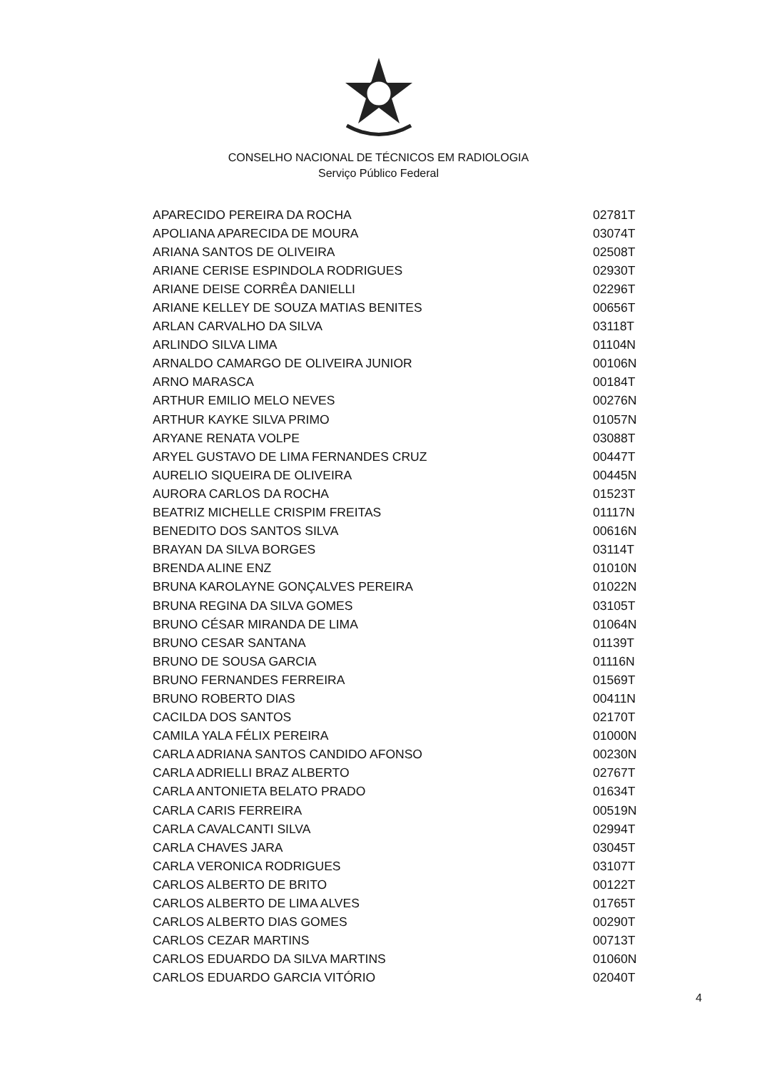CONSELHO NACIONAL DE TÉCNICOS EM RADIOLOGIA
Serviço Público Federal
| APARECIDO PEREIRA DA ROCHA | 02781T |
| APOLIANA APARECIDA DE MOURA | 03074T |
| ARIANA SANTOS DE OLIVEIRA | 02508T |
| ARIANE CERISE ESPINDOLA RODRIGUES | 02930T |
| ARIANE DEISE CORRÊA DANIELLI | 02296T |
| ARIANE KELLEY DE SOUZA MATIAS BENITES | 00656T |
| ARLAN CARVALHO DA SILVA | 03118T |
| ARLINDO SILVA LIMA | 01104N |
| ARNALDO CAMARGO DE OLIVEIRA JUNIOR | 00106N |
| ARNO MARASCA | 00184T |
| ARTHUR EMILIO MELO NEVES | 00276N |
| ARTHUR KAYKE SILVA PRIMO | 01057N |
| ARYANE RENATA VOLPE | 03088T |
| ARYEL GUSTAVO DE LIMA FERNANDES CRUZ | 00447T |
| AURELIO SIQUEIRA DE OLIVEIRA | 00445N |
| AURORA CARLOS DA ROCHA | 01523T |
| BEATRIZ MICHELLE CRISPIM FREITAS | 01117N |
| BENEDITO DOS SANTOS SILVA | 00616N |
| BRAYAN DA SILVA BORGES | 03114T |
| BRENDA ALINE ENZ | 01010N |
| BRUNA KAROLAYNE GONÇALVES PEREIRA | 01022N |
| BRUNA REGINA DA SILVA GOMES | 03105T |
| BRUNO CÉSAR MIRANDA DE LIMA | 01064N |
| BRUNO CESAR SANTANA | 01139T |
| BRUNO DE SOUSA GARCIA | 01116N |
| BRUNO FERNANDES FERREIRA | 01569T |
| BRUNO ROBERTO DIAS | 00411N |
| CACILDA DOS SANTOS | 02170T |
| CAMILA YALA FÉLIX PEREIRA | 01000N |
| CARLA ADRIANA SANTOS CANDIDO AFONSO | 00230N |
| CARLA ADRIELLI BRAZ ALBERTO | 02767T |
| CARLA ANTONIETA BELATO PRADO | 01634T |
| CARLA CARIS FERREIRA | 00519N |
| CARLA CAVALCANTI SILVA | 02994T |
| CARLA CHAVES JARA | 03045T |
| CARLA VERONICA RODRIGUES | 03107T |
| CARLOS ALBERTO DE BRITO | 00122T |
| CARLOS ALBERTO DE LIMA ALVES | 01765T |
| CARLOS ALBERTO DIAS GOMES | 00290T |
| CARLOS CEZAR MARTINS | 00713T |
| CARLOS EDUARDO DA SILVA MARTINS | 01060N |
| CARLOS EDUARDO GARCIA VITÓRIO | 02040T |
4